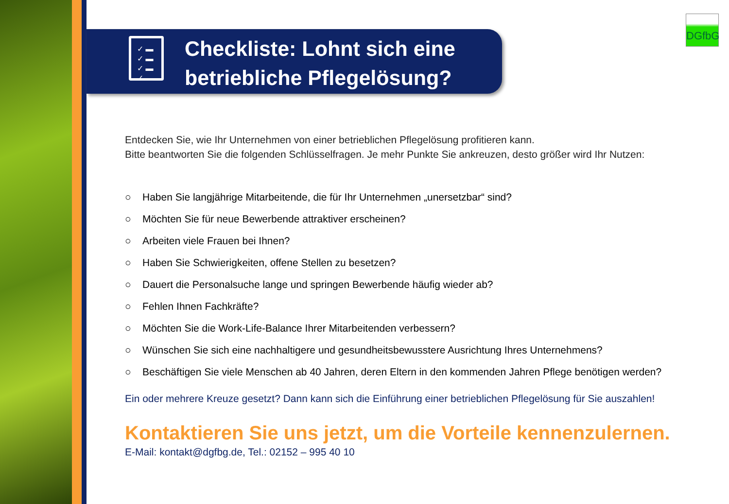DGfbG
✓ ▬
✓ ▬
✓ ▬
✓ ▬
Checkliste: Lohnt sich eine
betriebliche Pflegelösung?
Entdecken Sie, wie Ihr Unternehmen von einer betrieblichen Pflegelösung profitieren kann.
Bitte beantworten Sie die folgenden Schlüsselfragen. Je mehr Punkte Sie ankreuzen, desto größer wird Ihr Nutzen:
○ Haben Sie langjährige Mitarbeitende, die für Ihr Unternehmen „unersetzbar“ sind?
○ Möchten Sie für neue Bewerbende attraktiver erscheinen?
○ Arbeiten viele Frauen bei Ihnen?
○ Haben Sie Schwierigkeiten, offene Stellen zu besetzen?
○ Dauert die Personalsuche lange und springen Bewerbende häufig wieder ab?
○ Fehlen Ihnen Fachkräfte?
○ Möchten Sie die Work-Life-Balance Ihrer Mitarbeitenden verbessern?
○ Wünschen Sie sich eine nachhaltigere und gesundheitsbewusstere Ausrichtung Ihres Unternehmens?
○ Beschäftigen Sie viele Menschen ab 40 Jahren, deren Eltern in den kommenden Jahren Pflege benötigen werden?
Ein oder mehrere Kreuze gesetzt? Dann kann sich die Einführung einer betrieblichen Pflegelösung für Sie auszahlen!
Kontaktieren Sie uns jetzt, um die Vorteile kennenzulernen.
E-Mail: kontakt@dgfbg.de, Tel.: 02152 – 995 40 10